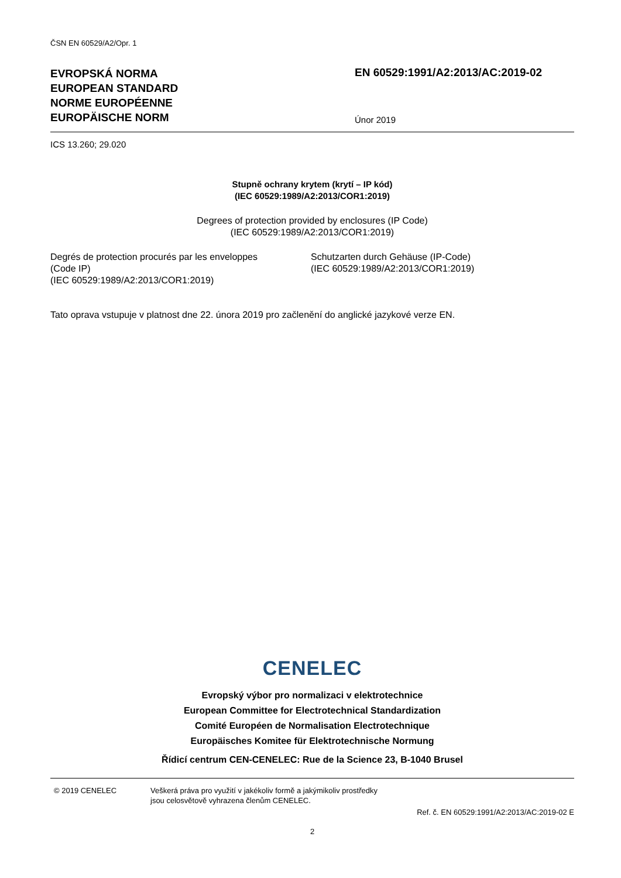ČSN EN 60529/A2/Opr. 1
EVROPSKÁ NORMA
EUROPEAN STANDARD
NORME EUROPÉENNE
EUROPÄISCHE NORM
EN 60529:1991/A2:2013/AC:2019-02
Únor 2019
ICS 13.260; 29.020
Stupně ochrany krytem (krytí – IP kód)
(IEC 60529:1989/A2:2013/COR1:2019)
Degrees of protection provided by enclosures (IP Code)
(IEC 60529:1989/A2:2013/COR1:2019)
Degrés de protection procurés par les enveloppes
(Code IP)
(IEC 60529:1989/A2:2013/COR1:2019)
Schutzarten durch Gehäuse (IP-Code)
(IEC 60529:1989/A2:2013/COR1:2019)
Tato oprava vstupuje v platnost dne 22. února 2019 pro začlenění do anglické jazykové verze EN.
CENELEC
Evropský výbor pro normalizaci v elektrotechnice
European Committee for Electrotechnical Standardization
Comité Européen de Normalisation Electrotechnique
Europäisches Komitee für Elektrotechnische Normung
Řídicí centrum CEN-CENELEC: Rue de la Science 23, B-1040 Brusel
© 2019 CENELEC Veškerá práva pro využití v jakékoliv formě a jakýmikoliv prostředky
jsou celosvětově vyhrazena členům CENELEC.
Ref. č. EN 60529:1991/A2:2013/AC:2019-02 E
2